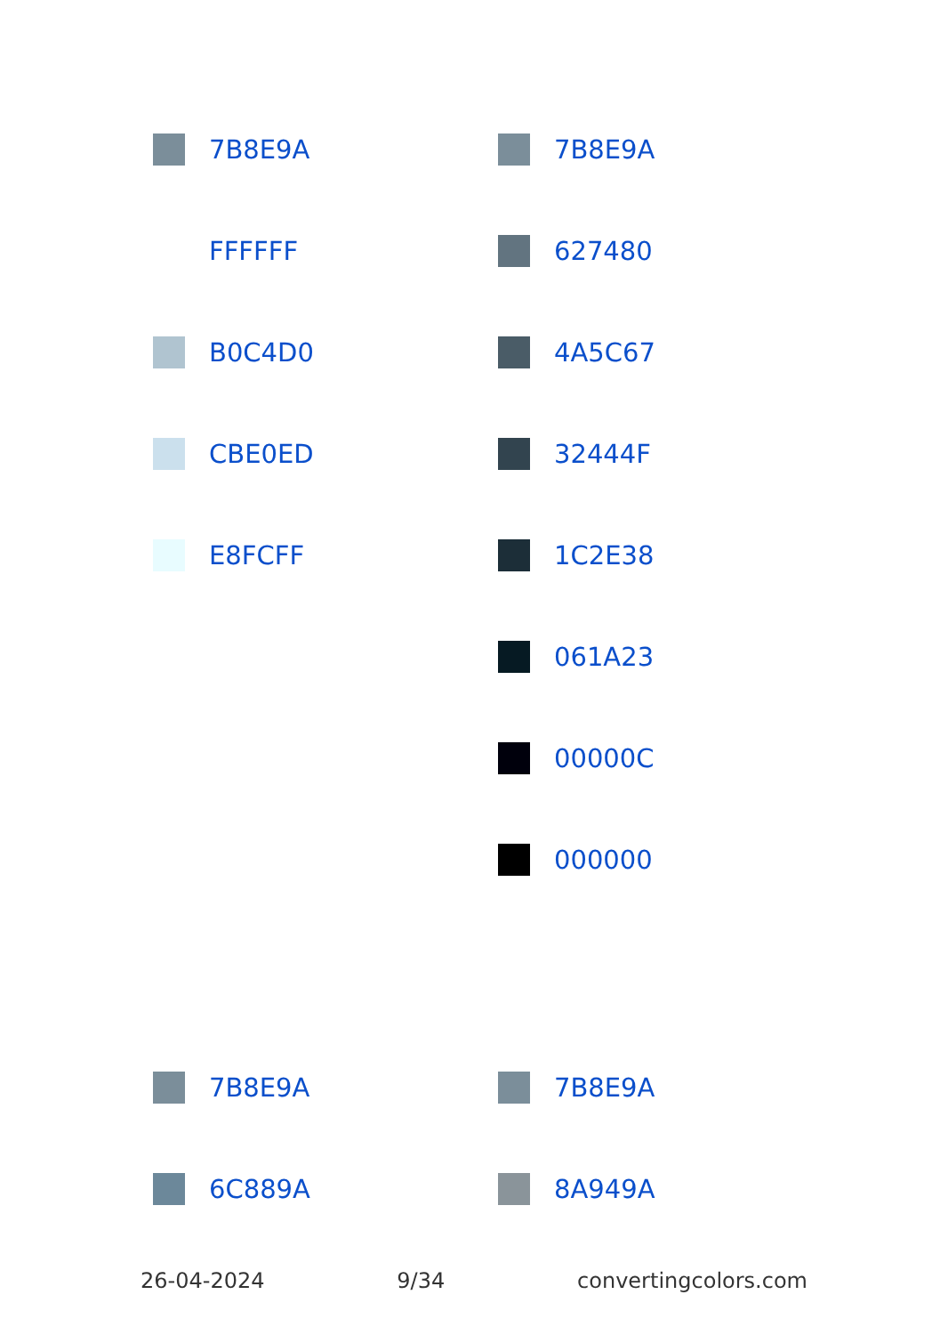7B8E9A 7B8E9A
FFFFFF 627480
B0C4D0 4A5C67
CBE0ED 32444F
E8FCFF 1C2E38
061A23
00000C
000000
7B8E9A 7B8E9A
6C889A 8A949A
26-04-2024 9/34 convertingcolors.com